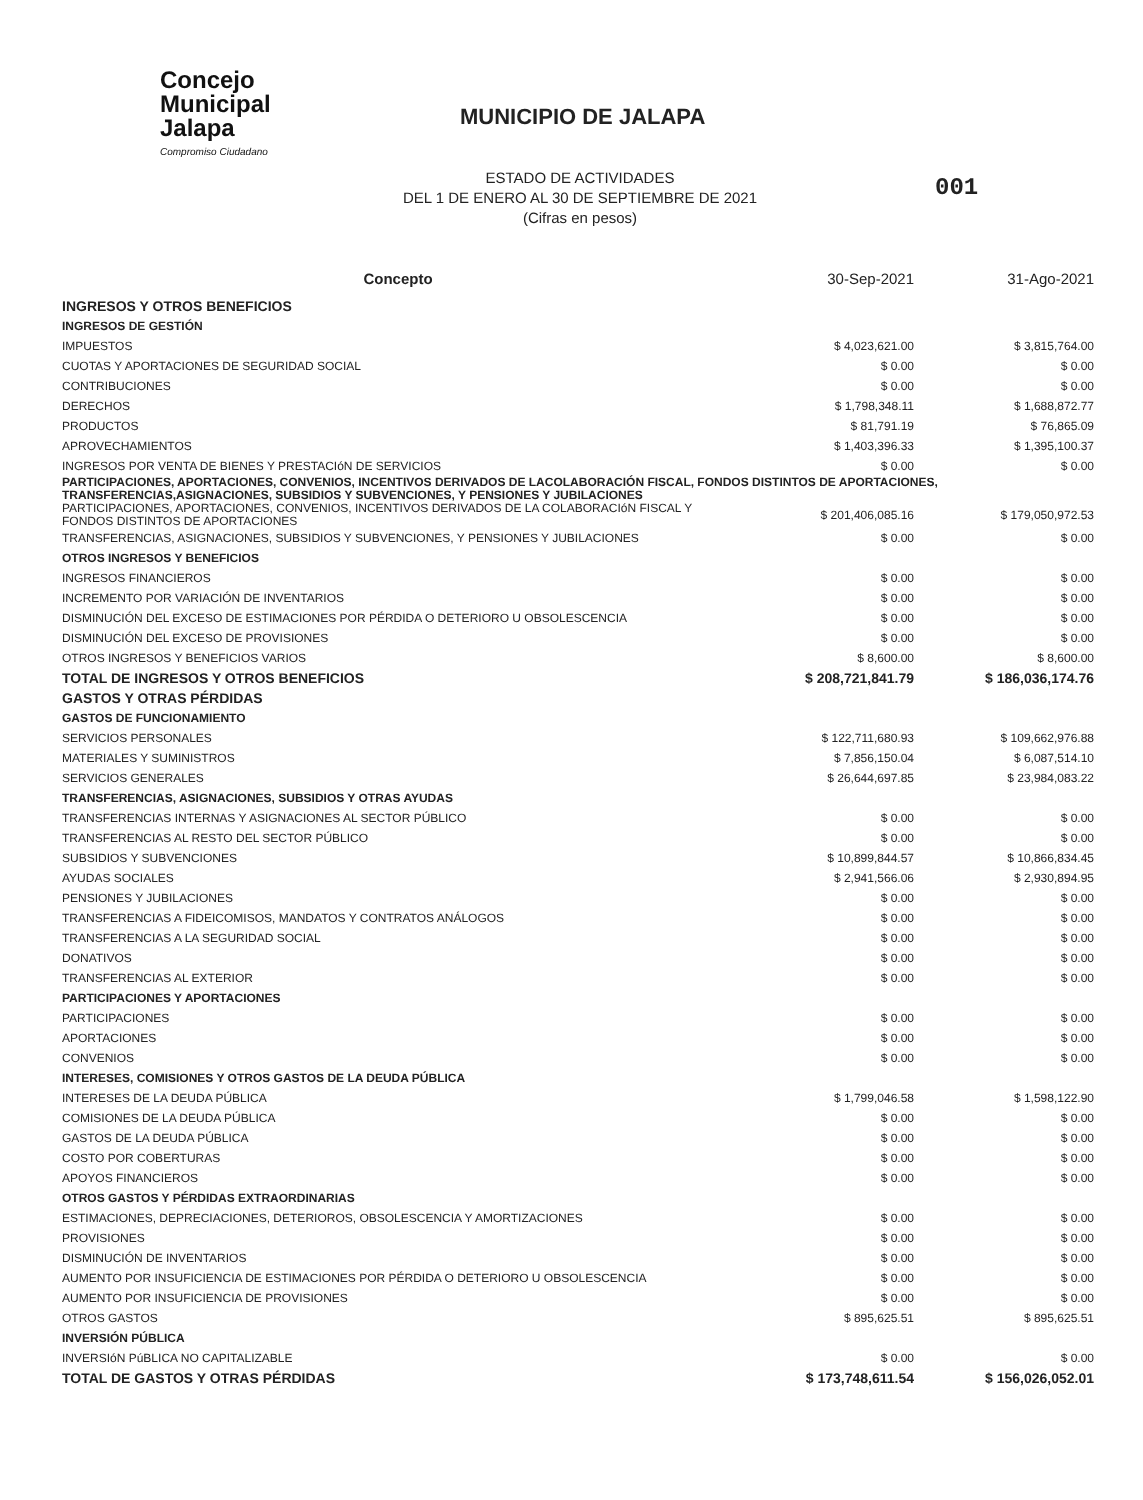Concejo
Municipal
Jalapa
Compromiso Ciudadano
MUNICIPIO DE JALAPA
ESTADO DE ACTIVIDADES
DEL 1 DE ENERO AL 30 DE SEPTIEMBRE DE 2021
(Cifras en pesos)
001
| Concepto | 30-Sep-2021 | 31-Ago-2021 |
| --- | --- | --- |
| INGRESOS Y OTROS BENEFICIOS | | |
| INGRESOS DE GESTIÓN | | |
| IMPUESTOS | $ 4,023,621.00 | $ 3,815,764.00 |
| CUOTAS Y APORTACIONES DE SEGURIDAD SOCIAL | $ 0.00 | $ 0.00 |
| CONTRIBUCIONES | $ 0.00 | $ 0.00 |
| DERECHOS | $ 1,798,348.11 | $ 1,688,872.77 |
| PRODUCTOS | $ 81,791.19 | $ 76,865.09 |
| APROVECHAMIENTOS | $ 1,403,396.33 | $ 1,395,100.37 |
| INGRESOS POR VENTA DE BIENES Y PRESTACIóN DE SERVICIOS | $ 0.00 | $ 0.00 |
| PARTICIPACIONES, APORTACIONES, CONVENIOS, INCENTIVOS DERIVADOS DE LACOLABORACIÓN FISCAL, FONDOS DISTINTOS DE APORTACIONES, TRANSFERENCIAS,ASIGNACIONES, SUBSIDIOS Y SUBVENCIONES, Y PENSIONES Y JUBILACIONES | | |
| PARTICIPACIONES, APORTACIONES, CONVENIOS, INCENTIVOS DERIVADOS DE LA COLABORACIóN FISCAL Y FONDOS DISTINTOS DE APORTACIONES | $ 201,406,085.16 | $ 179,050,972.53 |
| TRANSFERENCIAS, ASIGNACIONES, SUBSIDIOS Y SUBVENCIONES, Y PENSIONES Y JUBILACIONES | $ 0.00 | $ 0.00 |
| OTROS INGRESOS Y BENEFICIOS | | |
| INGRESOS FINANCIEROS | $ 0.00 | $ 0.00 |
| INCREMENTO POR VARIACIÓN DE INVENTARIOS | $ 0.00 | $ 0.00 |
| DISMINUCIÓN DEL EXCESO DE ESTIMACIONES POR PÉRDIDA O DETERIORO U OBSOLESCENCIA | $ 0.00 | $ 0.00 |
| DISMINUCIÓN DEL EXCESO DE PROVISIONES | $ 0.00 | $ 0.00 |
| OTROS INGRESOS Y BENEFICIOS VARIOS | $ 8,600.00 | $ 8,600.00 |
| TOTAL DE INGRESOS Y OTROS BENEFICIOS | $ 208,721,841.79 | $ 186,036,174.76 |
| GASTOS Y OTRAS PÉRDIDAS | | |
| GASTOS DE FUNCIONAMIENTO | | |
| SERVICIOS PERSONALES | $ 122,711,680.93 | $ 109,662,976.88 |
| MATERIALES Y SUMINISTROS | $ 7,856,150.04 | $ 6,087,514.10 |
| SERVICIOS GENERALES | $ 26,644,697.85 | $ 23,984,083.22 |
| TRANSFERENCIAS, ASIGNACIONES, SUBSIDIOS Y OTRAS AYUDAS | | |
| TRANSFERENCIAS INTERNAS Y ASIGNACIONES AL SECTOR PÚBLICO | $ 0.00 | $ 0.00 |
| TRANSFERENCIAS AL RESTO DEL SECTOR PÚBLICO | $ 0.00 | $ 0.00 |
| SUBSIDIOS Y SUBVENCIONES | $ 10,899,844.57 | $ 10,866,834.45 |
| AYUDAS SOCIALES | $ 2,941,566.06 | $ 2,930,894.95 |
| PENSIONES Y JUBILACIONES | $ 0.00 | $ 0.00 |
| TRANSFERENCIAS A FIDEICOMISOS, MANDATOS Y CONTRATOS ANÁLOGOS | $ 0.00 | $ 0.00 |
| TRANSFERENCIAS A LA SEGURIDAD SOCIAL | $ 0.00 | $ 0.00 |
| DONATIVOS | $ 0.00 | $ 0.00 |
| TRANSFERENCIAS AL EXTERIOR | $ 0.00 | $ 0.00 |
| PARTICIPACIONES Y APORTACIONES | | |
| PARTICIPACIONES | $ 0.00 | $ 0.00 |
| APORTACIONES | $ 0.00 | $ 0.00 |
| CONVENIOS | $ 0.00 | $ 0.00 |
| INTERESES, COMISIONES Y OTROS GASTOS DE LA DEUDA PÚBLICA | | |
| INTERESES DE LA DEUDA PÚBLICA | $ 1,799,046.58 | $ 1,598,122.90 |
| COMISIONES DE LA DEUDA PÚBLICA | $ 0.00 | $ 0.00 |
| GASTOS DE LA DEUDA PÚBLICA | $ 0.00 | $ 0.00 |
| COSTO POR COBERTURAS | $ 0.00 | $ 0.00 |
| APOYOS FINANCIEROS | $ 0.00 | $ 0.00 |
| OTROS GASTOS Y PÉRDIDAS EXTRAORDINARIAS | | |
| ESTIMACIONES, DEPRECIACIONES, DETERIOROS, OBSOLESCENCIA Y AMORTIZACIONES | $ 0.00 | $ 0.00 |
| PROVISIONES | $ 0.00 | $ 0.00 |
| DISMINUCIÓN DE INVENTARIOS | $ 0.00 | $ 0.00 |
| AUMENTO POR INSUFICIENCIA DE ESTIMACIONES POR PÉRDIDA O DETERIORO U OBSOLESCENCIA | $ 0.00 | $ 0.00 |
| AUMENTO POR INSUFICIENCIA DE PROVISIONES | $ 0.00 | $ 0.00 |
| OTROS GASTOS | $ 895,625.51 | $ 895,625.51 |
| INVERSIÓN PÚBLICA | | |
| INVERSIóN PúBLICA NO CAPITALIZABLE | $ 0.00 | $ 0.00 |
| TOTAL DE GASTOS Y OTRAS PÉRDIDAS | $ 173,748,611.54 | $ 156,026,052.01 |